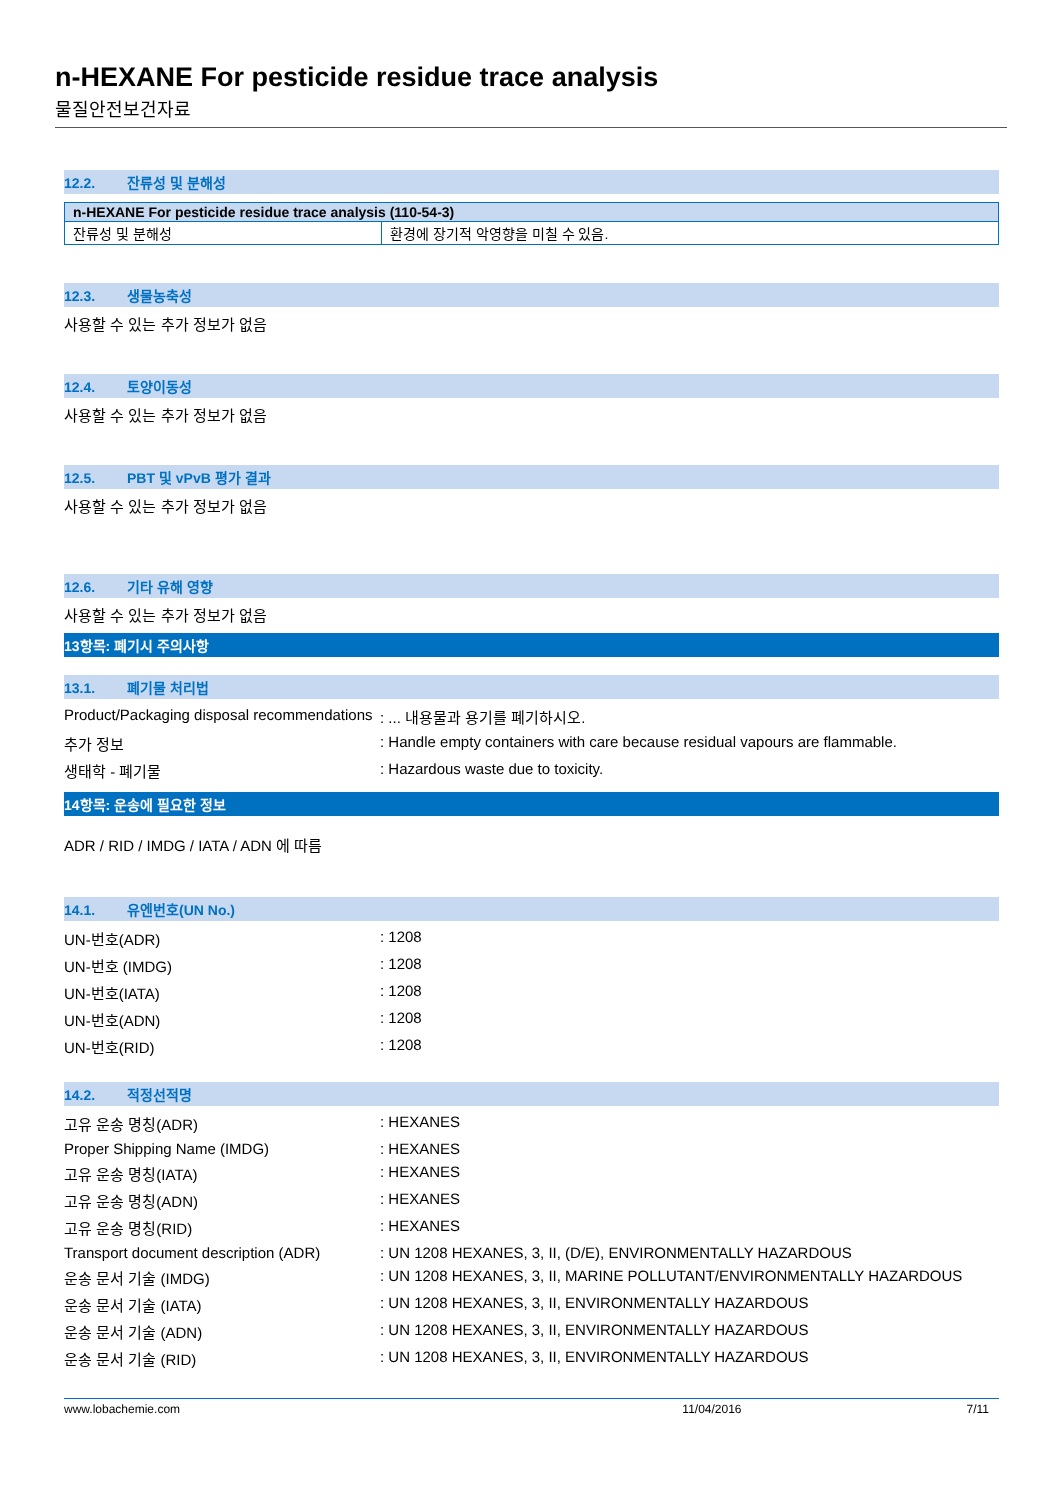n-HEXANE For pesticide residue trace analysis
물질안전보건자료
12.2. 잔류성 및 분해성
| n-HEXANE For pesticide residue trace analysis (110-54-3) | |
| --- | --- |
| 잔류성 및 분해성 | 환경에 장기적 악영향을 미칠 수 있음. |
12.3. 생물농축성
사용할 수 있는 추가 정보가 없음
12.4. 토양이동성
사용할 수 있는 추가 정보가 없음
12.5. PBT 및 vPvB 평가 결과
사용할 수 있는 추가 정보가 없음
12.6. 기타 유해 영향
사용할 수 있는 추가 정보가 없음
13항목: 폐기시 주의사항
13.1. 폐기물 처리법
| Product/Packaging disposal recommendations | : ... 내용물과 용기를 폐기하시오. |
| 추가 정보 | : Handle empty containers with care because residual vapours are flammable. |
| 생태학 - 폐기물 | : Hazardous waste due to toxicity. |
14항목: 운송에 필요한 정보
ADR / RID / IMDG / IATA / ADN 에 따름
14.1. 유엔번호(UN No.)
| UN-번호(ADR) | : 1208 |
| UN-번호 (IMDG) | : 1208 |
| UN-번호(IATA) | : 1208 |
| UN-번호(ADN) | : 1208 |
| UN-번호(RID) | : 1208 |
14.2. 적정선적명
| 고유 운송 명칭(ADR) | : HEXANES |
| Proper Shipping Name (IMDG) | : HEXANES |
| 고유 운송 명칭(IATA) | : HEXANES |
| 고유 운송 명칭(ADN) | : HEXANES |
| 고유 운송 명칭(RID) | : HEXANES |
| Transport document description (ADR) | : UN 1208 HEXANES, 3, II, (D/E), ENVIRONMENTALLY HAZARDOUS |
| 운송 문서 기술 (IMDG) | : UN 1208 HEXANES, 3, II, MARINE POLLUTANT/ENVIRONMENTALLY HAZARDOUS |
| 운송 문서 기술 (IATA) | : UN 1208 HEXANES, 3, II, ENVIRONMENTALLY HAZARDOUS |
| 운송 문서 기술 (ADN) | : UN 1208 HEXANES, 3, II, ENVIRONMENTALLY HAZARDOUS |
| 운송 문서 기술 (RID) | : UN 1208 HEXANES, 3, II, ENVIRONMENTALLY HAZARDOUS |
www.lobachemie.com 11/04/2016 7/11